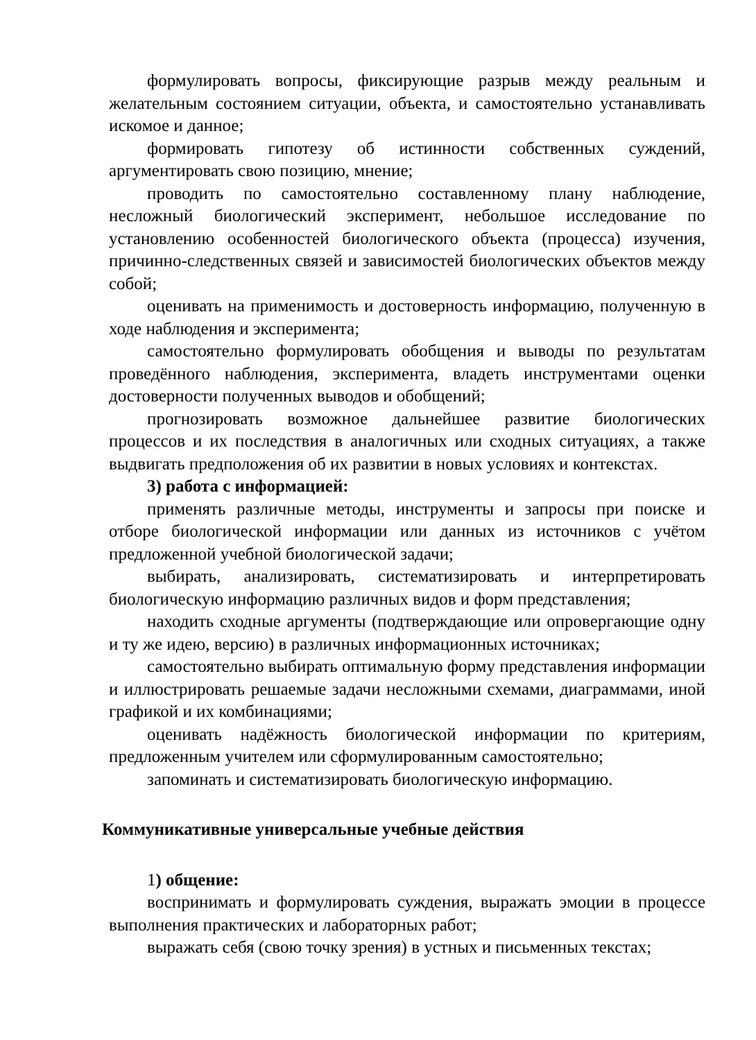формулировать вопросы, фиксирующие разрыв между реальным и желательным состоянием ситуации, объекта, и самостоятельно устанавливать искомое и данное;
формировать гипотезу об истинности собственных суждений, аргументировать свою позицию, мнение;
проводить по самостоятельно составленному плану наблюдение, несложный биологический эксперимент, небольшое исследование по установлению особенностей биологического объекта (процесса) изучения, причинно-следственных связей и зависимостей биологических объектов между собой;
оценивать на применимость и достоверность информацию, полученную в ходе наблюдения и эксперимента;
самостоятельно формулировать обобщения и выводы по результатам проведённого наблюдения, эксперимента, владеть инструментами оценки достоверности полученных выводов и обобщений;
прогнозировать возможное дальнейшее развитие биологических процессов и их последствия в аналогичных или сходных ситуациях, а также выдвигать предположения об их развитии в новых условиях и контекстах.
3) работа с информацией:
применять различные методы, инструменты и запросы при поиске и отборе биологической информации или данных из источников с учётом предложенной учебной биологической задачи;
выбирать, анализировать, систематизировать и интерпретировать биологическую информацию различных видов и форм представления;
находить сходные аргументы (подтверждающие или опровергающие одну и ту же идею, версию) в различных информационных источниках;
самостоятельно выбирать оптимальную форму представления информации и иллюстрировать решаемые задачи несложными схемами, диаграммами, иной графикой и их комбинациями;
оценивать надёжность биологической информации по критериям, предложенным учителем или сформулированным самостоятельно;
запоминать и систематизировать биологическую информацию.
Коммуникативные универсальные учебные действия
1) общение:
воспринимать и формулировать суждения, выражать эмоции в процессе выполнения практических и лабораторных работ;
выражать себя (свою точку зрения) в устных и письменных текстах;